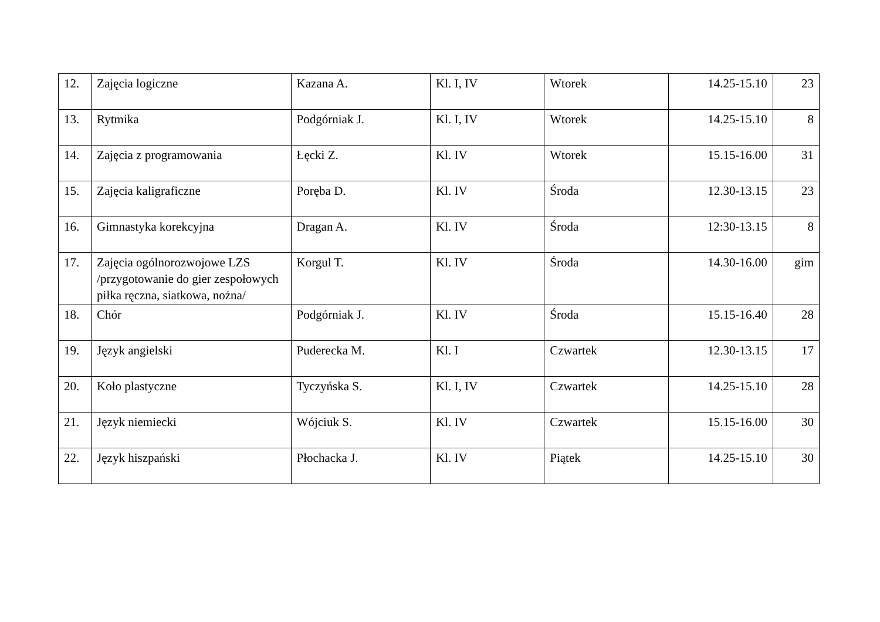| 12. | Zajęcia logiczne | Kazana A. | Kl. I, IV | Wtorek | 14.25-15.10 | 23 |
| 13. | Rytmika | Podgórniak J. | Kl. I, IV | Wtorek | 14.25-15.10 | 8 |
| 14. | Zajęcia z programowania | Łęcki Z. | Kl. IV | Wtorek | 15.15-16.00 | 31 |
| 15. | Zajęcia kaligraficzne | Poręba D. | Kl. IV | Środa | 12.30-13.15 | 23 |
| 16. | Gimnastyka korekcyjna | Dragan A. | Kl. IV | Środa | 12:30-13.15 | 8 |
| 17. | Zajęcia ogólnorozwojowe LZS /przygotowanie do gier zespołowych piłka ręczna, siatkowa, nożna/ | Korgul T. | Kl. IV | Środa | 14.30-16.00 | gim |
| 18. | Chór | Podgórniak J. | Kl. IV | Środa | 15.15-16.40 | 28 |
| 19. | Język angielski | Puderecka M. | Kl. I | Czwartek | 12.30-13.15 | 17 |
| 20. | Koło plastyczne | Tyczyńska S. | Kl. I, IV | Czwartek | 14.25-15.10 | 28 |
| 21. | Język niemiecki | Wójciuk S. | Kl. IV | Czwartek | 15.15-16.00 | 30 |
| 22. | Język hiszpański | Płochacka J. | Kl. IV | Piątek | 14.25-15.10 | 30 |